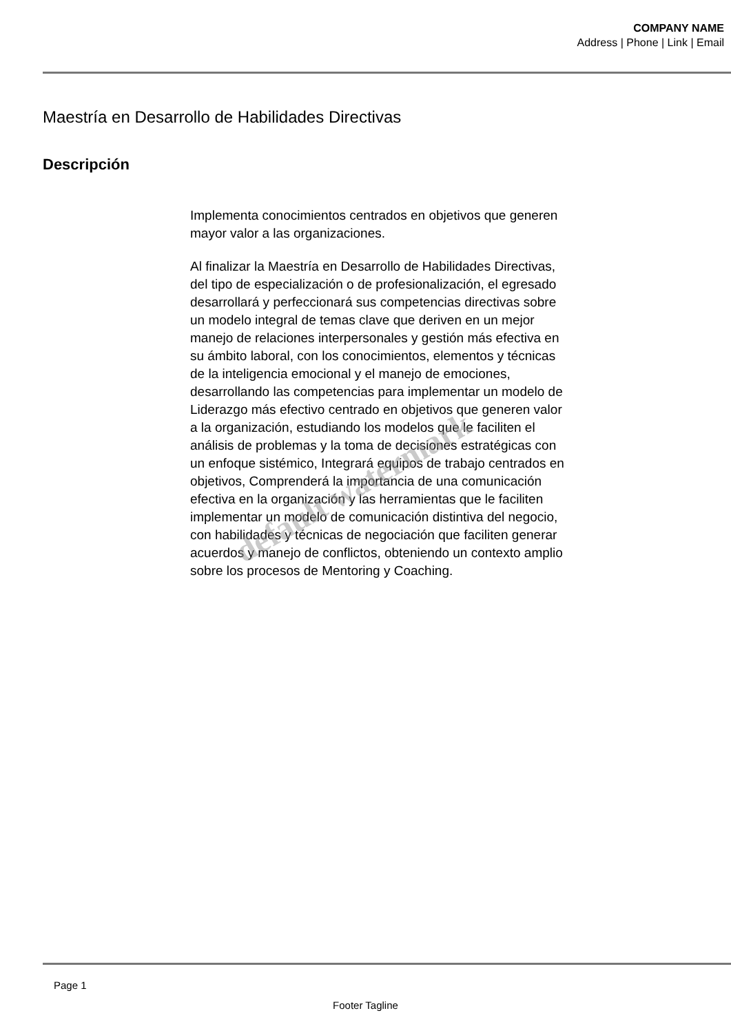COMPANY NAME
Address | Phone | Link | Email
Maestría en Desarrollo de Habilidades Directivas
Descripción
Implementa conocimientos centrados en objetivos que generen mayor valor a las organizaciones.
Al finalizar la Maestría en Desarrollo de Habilidades Directivas, del tipo de especialización o de profesionalización, el egresado desarrollará y perfeccionará sus competencias directivas sobre un modelo integral de temas clave que deriven en un mejor manejo de relaciones interpersonales y gestión más efectiva en su ámbito laboral, con los conocimientos, elementos y técnicas de la inteligencia emocional y el manejo de emociones, desarrollando las competencias para implementar un modelo de Liderazgo más efectivo centrado en objetivos que generen valor a la organización, estudiando los modelos que le faciliten el análisis de problemas y la toma de decisiones estratégicas con un enfoque sistémico, Integrará equipos de trabajo centrados en objetivos, Comprenderá la importancia de una comunicación efectiva en la organización y las herramientas que le faciliten implementar un modelo de comunicación distintiva del negocio, con habilidades y técnicas de negociación que faciliten generar acuerdos y manejo de conflictos, obteniendo un contexto amplio sobre los procesos de Mentoring y Coaching.
default watermark
Page 1
Footer Tagline